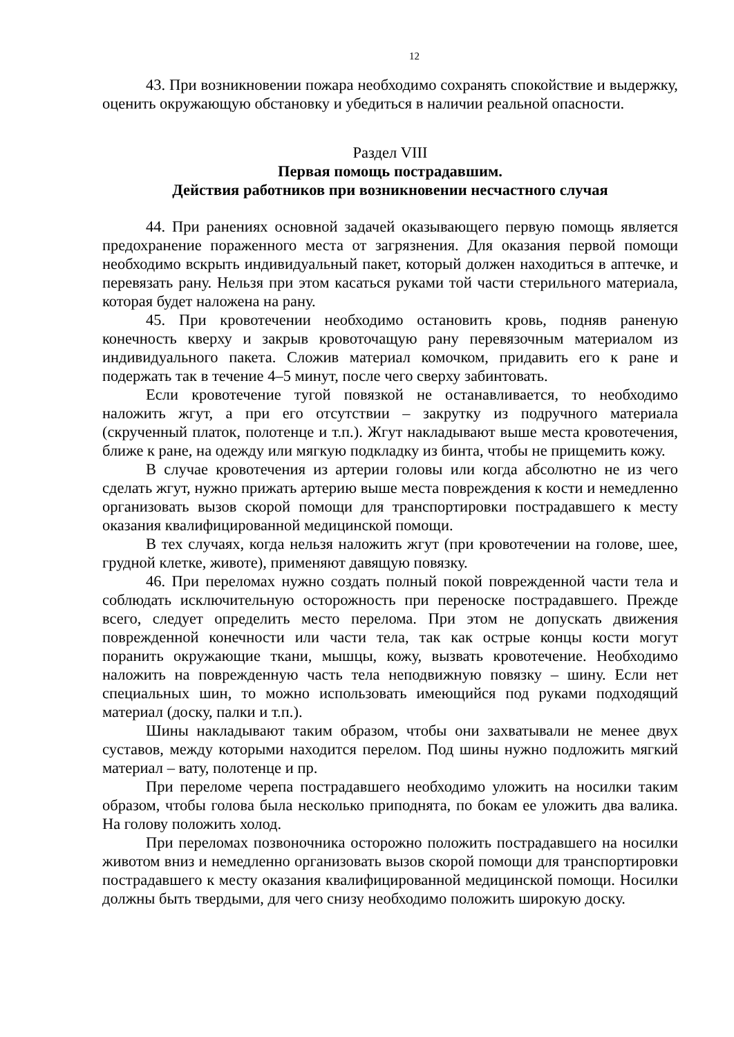12
43. При возникновении пожара необходимо сохранять спокойствие и выдержку, оценить окружающую обстановку и убедиться в наличии реальной опасности.
Раздел VIII
Первая помощь пострадавшим.
Действия работников при возникновении несчастного случая
44. При ранениях основной задачей оказывающего первую помощь является предохранение пораженного места от загрязнения. Для оказания первой помощи необходимо вскрыть индивидуальный пакет, который должен находиться в аптечке, и перевязать рану. Нельзя при этом касаться руками той части стерильного материала, которая будет наложена на рану.
45. При кровотечении необходимо остановить кровь, подняв раненую конечность кверху и закрыв кровоточащую рану перевязочным материалом из индивидуального пакета. Сложив материал комочком, придавить его к ране и подержать так в течение 4–5 минут, после чего сверху забинтовать.
Если кровотечение тугой повязкой не останавливается, то необходимо наложить жгут, а при его отсутствии – закрутку из подручного материала (скрученный платок, полотенце и т.п.). Жгут накладывают выше места кровотечения, ближе к ране, на одежду или мягкую подкладку из бинта, чтобы не прищемить кожу.
В случае кровотечения из артерии головы или когда абсолютно не из чего сделать жгут, нужно прижать артерию выше места повреждения к кости и немедленно организовать вызов скорой помощи для транспортировки пострадавшего к месту оказания квалифицированной медицинской помощи.
В тех случаях, когда нельзя наложить жгут (при кровотечении на голове, шее, грудной клетке, животе), применяют давящую повязку.
46. При переломах нужно создать полный покой поврежденной части тела и соблюдать исключительную осторожность при переноске пострадавшего. Прежде всего, следует определить место перелома. При этом не допускать движения поврежденной конечности или части тела, так как острые концы кости могут поранить окружающие ткани, мышцы, кожу, вызвать кровотечение. Необходимо наложить на поврежденную часть тела неподвижную повязку – шину. Если нет специальных шин, то можно использовать имеющийся под руками подходящий материал (доску, палки и т.п.).
Шины накладывают таким образом, чтобы они захватывали не менее двух суставов, между которыми находится перелом. Под шины нужно подложить мягкий материал – вату, полотенце и пр.
При переломе черепа пострадавшего необходимо уложить на носилки таким образом, чтобы голова была несколько приподнята, по бокам ее уложить два валика. На голову положить холод.
При переломах позвоночника осторожно положить пострадавшего на носилки животом вниз и немедленно организовать вызов скорой помощи для транспортировки пострадавшего к месту оказания квалифицированной медицинской помощи. Носилки должны быть твердыми, для чего снизу необходимо положить широкую доску.